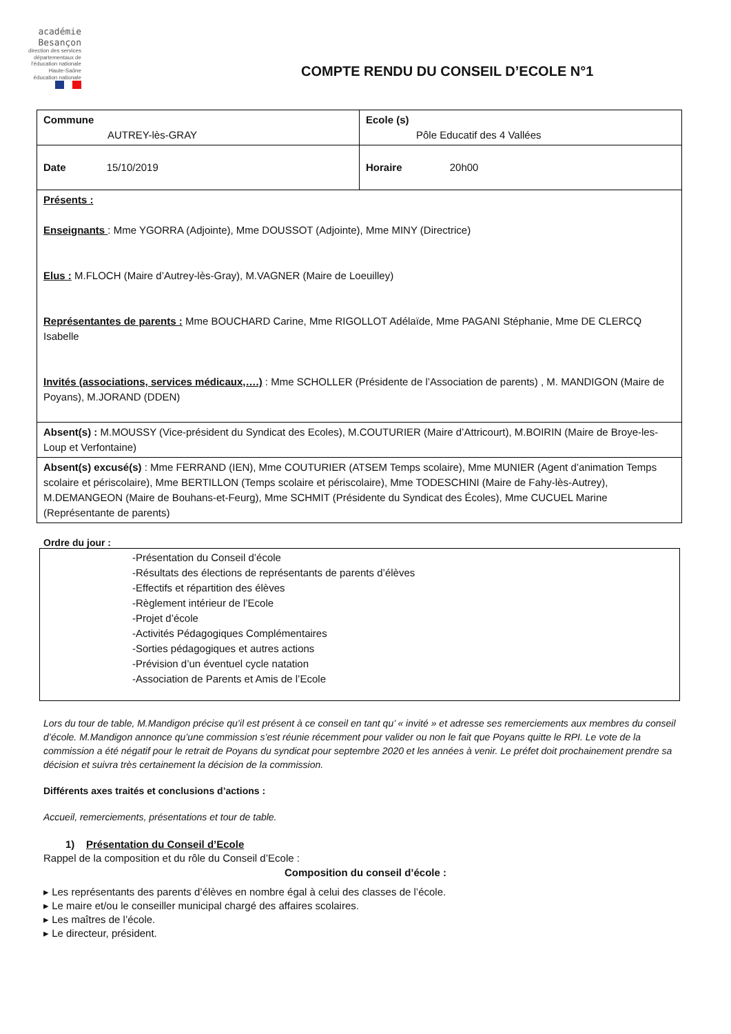académie
Besançon
direction des services départementaux de l'éducation nationale Haute-Saône
éducation nationale
COMPTE RENDU DU CONSEIL D’ECOLE N°1
| Commune AUTREY-lès-GRAY | Ecole (s) Pôle Educatif des 4 Vallées |
| Date 15/10/2019 | Horaire 20h00 |
| Présents : Enseignants : Mme YGORRA (Adjointe), Mme DOUSSOT (Adjointe), Mme MINY (Directrice) Elus : M.FLOCH (Maire d’Autrey-lès-Gray), M.VAGNER (Maire de Loeuilley) Représentantes de parents : Mme BOUCHARD Carine, Mme RIGOLLOT Adélaïde, Mme PAGANI Stéphanie, Mme DE CLERCQ Isabelle Invités (associations, services médicaux,….) : Mme SCHOLLER (Présidente de l’Association de parents) , M. MANDIGON (Maire de Poyans), M.JORAND (DDEN) | |
| Absent(s) : M.MOUSSY (Vice-président du Syndicat des Ecoles), M.COUTURIER (Maire d’Attricourt), M.BOIRIN (Maire de Broye-les-Loup et Verfontaine) | |
| Absent(s) excusé(s) : Mme FERRAND (IEN), Mme COUTURIER (ATSEM Temps scolaire), Mme MUNIER (Agent d’animation Temps scolaire et périscolaire), Mme BERTILLON (Temps scolaire et périscolaire), Mme TODESCHINI (Maire de Fahy-lès-Autrey), M.DEMANGEON (Maire de Bouhans-et-Feurg), Mme SCHMIT (Présidente du Syndicat des Écoles), Mme CUCUEL Marine (Représentante de parents) | |
Ordre du jour :
-Présentation du Conseil d’école
-Résultats des élections de représentants de parents d’élèves
-Effectifs et répartition des élèves
-Règlement intérieur de l’Ecole
-Projet d’école
-Activités Pédagogiques Complémentaires
-Sorties pédagogiques et autres actions
-Prévision d’un éventuel cycle natation
-Association de Parents et Amis de l’Ecole
Lors du tour de table, M.Mandigon précise qu’il est présent à ce conseil en tant qu’ « invité » et adresse ses remerciements aux membres du conseil d’école. M.Mandigon annonce qu’une commission s’est réunie récemment pour valider ou non le fait que Poyans quitte le RPI. Le vote de la commission a été négatif pour le retrait de Poyans du syndicat pour septembre 2020 et les années à venir. Le préfet doit prochainement prendre sa décision et suivra très certainement la décision de la commission.
Différents axes traités et conclusions d’actions :
Accueil, remerciements, présentations et tour de table.
1) Présentation du Conseil d’Ecole
Rappel de la composition et du rôle du Conseil d’Ecole :
Composition du conseil d’école :
▸ Les représentants des parents d’élèves en nombre égal à celui des classes de l’école.
▸ Le maire et/ou le conseiller municipal chargé des affaires scolaires.
▸ Les maîtres de l’école.
▸ Le directeur, président.